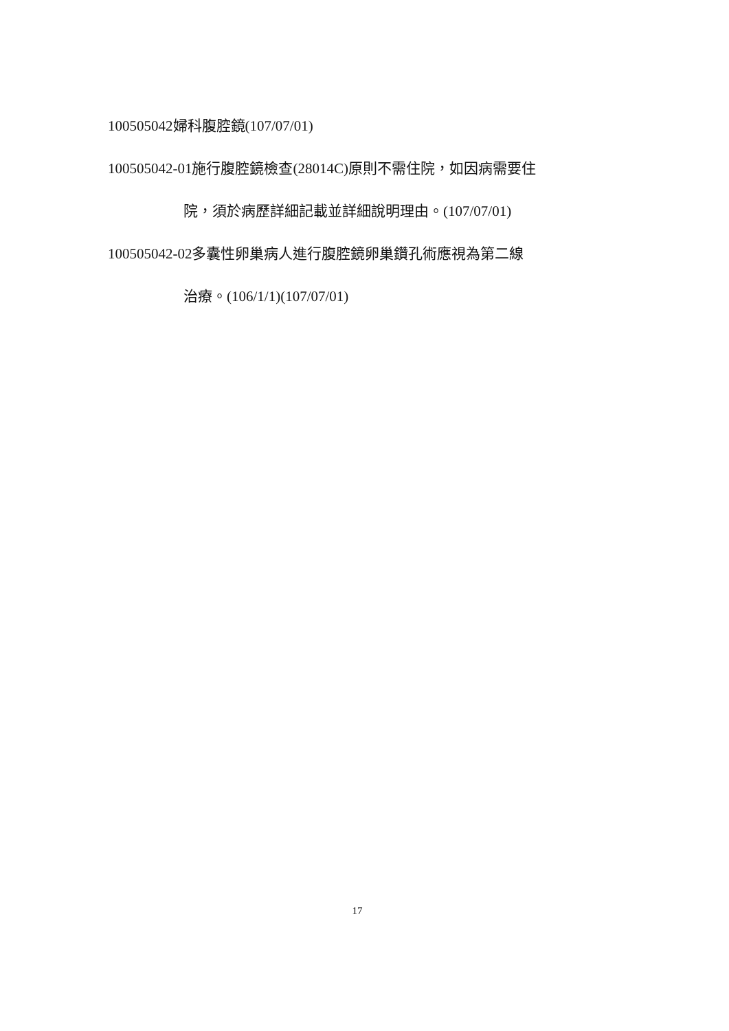100505042婦科腹腔鏡(107/07/01)
100505042-01施行腹腔鏡檢查(28014C)原則不需住院，如因病需要住
院，須於病歷詳細記載並詳細說明理由。(107/07/01)
100505042-02多囊性卵巢病人進行腹腔鏡卵巢鑽孔術應視為第二線
治療。(106/1/1)(107/07/01)
17